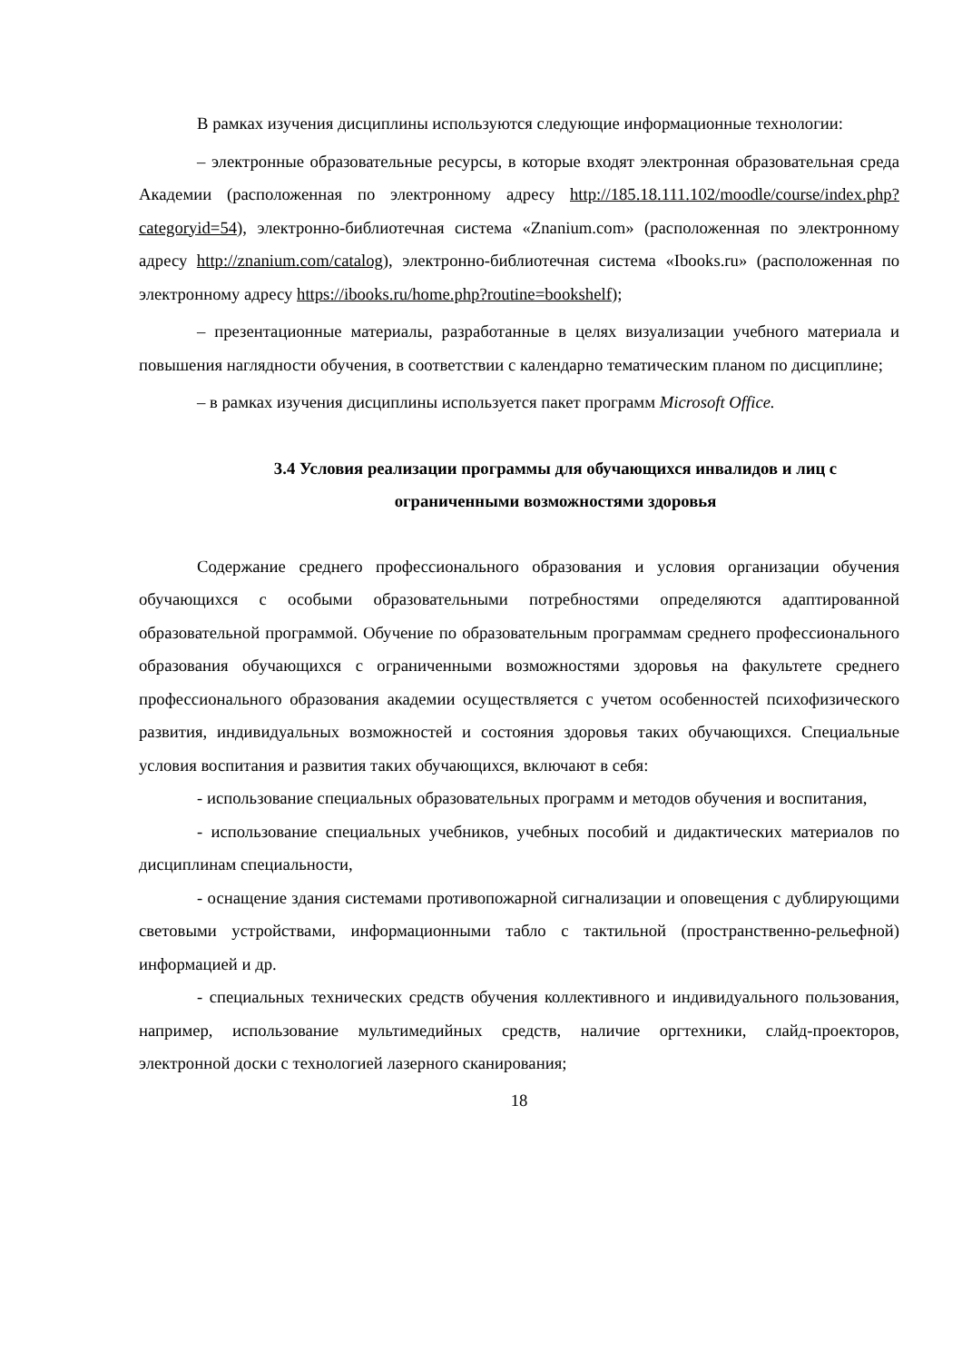В рамках изучения дисциплины используются следующие информационные технологии:
– электронные образовательные ресурсы, в которые входят электронная образовательная среда Академии (расположенная по электронному адресу http://185.18.111.102/moodle/course/index.php?categoryid=54), электронно-библиотечная система «Znanium.com» (расположенная по электронному адресу http://znanium.com/catalog), электронно-библиотечная система «Ibooks.ru» (расположенная по электронному адресу https://ibooks.ru/home.php?routine=bookshelf);
– презентационные материалы, разработанные в целях визуализации учебного материала и повышения наглядности обучения, в соответствии с календарно тематическим планом по дисциплине;
– в рамках изучения дисциплины используется пакет программ Microsoft Office.
3.4 Условия реализации программы для обучающихся инвалидов и лиц с ограниченными возможностями здоровья
Содержание среднего профессионального образования и условия организации обучения обучающихся с особыми образовательными потребностями определяются адаптированной образовательной программой. Обучение по образовательным программам среднего профессионального образования обучающихся с ограниченными возможностями здоровья на факультете среднего профессионального образования академии осуществляется с учетом особенностей психофизического развития, индивидуальных возможностей и состояния здоровья таких обучающихся. Специальные условия воспитания и развития таких обучающихся, включают в себя:
- использование специальных образовательных программ и методов обучения и воспитания,
- использование специальных учебников, учебных пособий и дидактических материалов по дисциплинам специальности,
- оснащение здания системами противопожарной сигнализации и оповещения с дублирующими световыми устройствами, информационными табло с тактильной (пространственно-рельефной) информацией и др.
- специальных технических средств обучения коллективного и индивидуального пользования, например, использование мультимедийных средств, наличие оргтехники, слайд-проекторов, электронной доски с технологией лазерного сканирования;
18